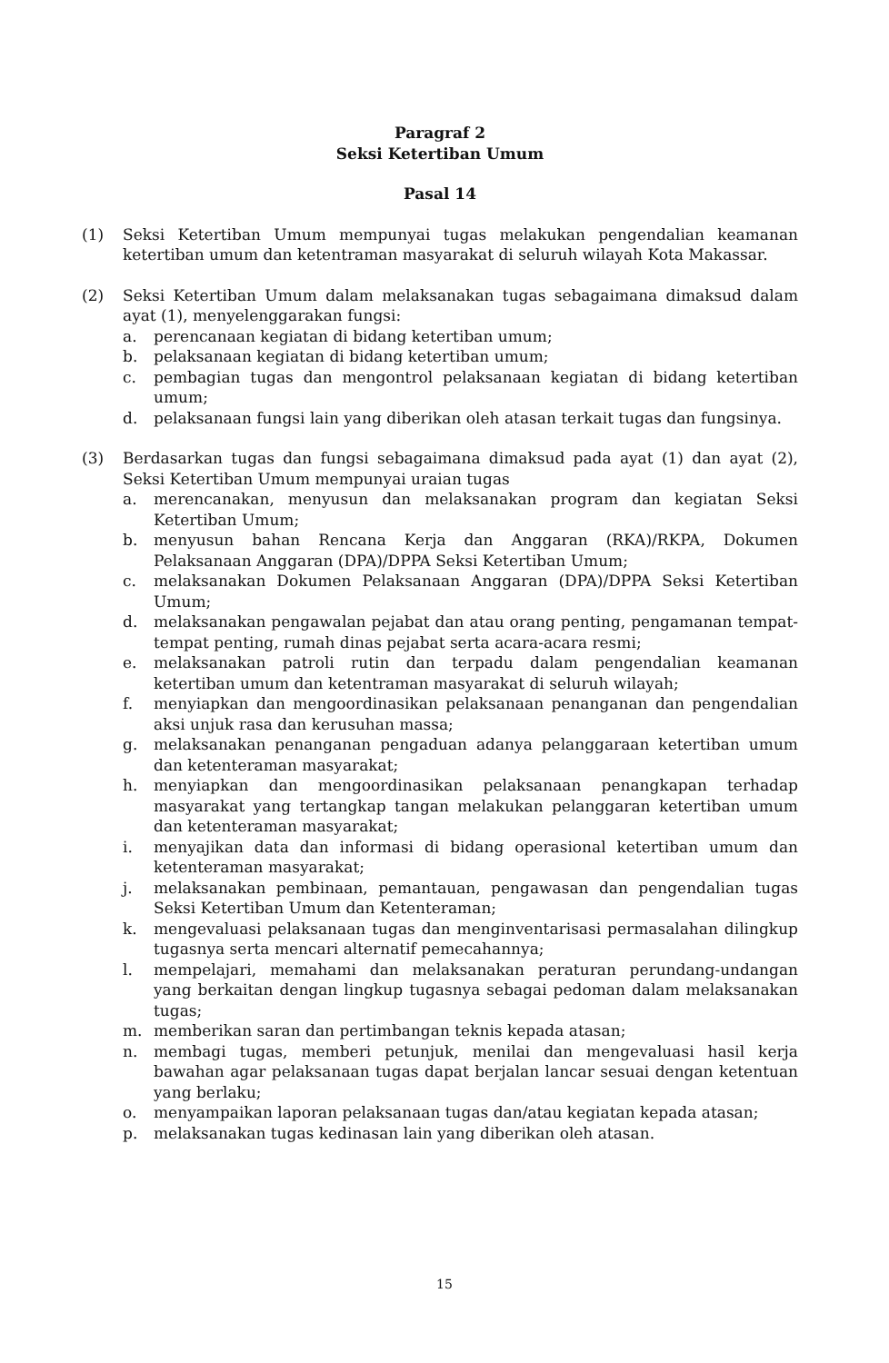Paragraf 2
Seksi Ketertiban Umum
Pasal 14
(1) Seksi Ketertiban Umum mempunyai tugas melakukan pengendalian keamanan ketertiban umum dan ketentraman masyarakat di seluruh wilayah Kota Makassar.
(2) Seksi Ketertiban Umum dalam melaksanakan tugas sebagaimana dimaksud dalam ayat (1), menyelenggarakan fungsi:
a. perencanaan kegiatan di bidang ketertiban umum;
b. pelaksanaan kegiatan di bidang ketertiban umum;
c. pembagian tugas dan mengontrol pelaksanaan kegiatan di bidang ketertiban umum;
d. pelaksanaan fungsi lain yang diberikan oleh atasan terkait tugas dan fungsinya.
(3) Berdasarkan tugas dan fungsi sebagaimana dimaksud pada ayat (1) dan ayat (2), Seksi Ketertiban Umum mempunyai uraian tugas
a. merencanakan, menyusun dan melaksanakan program dan kegiatan Seksi Ketertiban Umum;
b. menyusun bahan Rencana Kerja dan Anggaran (RKA)/RKPA, Dokumen Pelaksanaan Anggaran (DPA)/DPPA Seksi Ketertiban Umum;
c. melaksanakan Dokumen Pelaksanaan Anggaran (DPA)/DPPA Seksi Ketertiban Umum;
d. melaksanakan pengawalan pejabat dan atau orang penting, pengamanan tempat-tempat penting, rumah dinas pejabat serta acara-acara resmi;
e. melaksanakan patroli rutin dan terpadu dalam pengendalian keamanan ketertiban umum dan ketentraman masyarakat di seluruh wilayah;
f. menyiapkan dan mengoordinasikan pelaksanaan penanganan dan pengendalian aksi unjuk rasa dan kerusuhan massa;
g. melaksanakan penanganan pengaduan adanya pelanggaraan ketertiban umum dan ketenteraman masyarakat;
h. menyiapkan dan mengoordinasikan pelaksanaan penangkapan terhadap masyarakat yang tertangkap tangan melakukan pelanggaran ketertiban umum dan ketenteraman masyarakat;
i. menyajikan data dan informasi di bidang operasional ketertiban umum dan ketenteraman masyarakat;
j. melaksanakan pembinaan, pemantauan, pengawasan dan pengendalian tugas Seksi Ketertiban Umum dan Ketenteraman;
k. mengevaluasi pelaksanaan tugas dan menginventarisasi permasalahan dilingkup tugasnya serta mencari alternatif pemecahannya;
l. mempelajari, memahami dan melaksanakan peraturan perundang-undangan yang berkaitan dengan lingkup tugasnya sebagai pedoman dalam melaksanakan tugas;
m. memberikan saran dan pertimbangan teknis kepada atasan;
n. membagi tugas, memberi petunjuk, menilai dan mengevaluasi hasil kerja bawahan agar pelaksanaan tugas dapat berjalan lancar sesuai dengan ketentuan yang berlaku;
o. menyampaikan laporan pelaksanaan tugas dan/atau kegiatan kepada atasan;
p. melaksanakan tugas kedinasan lain yang diberikan oleh atasan.
15